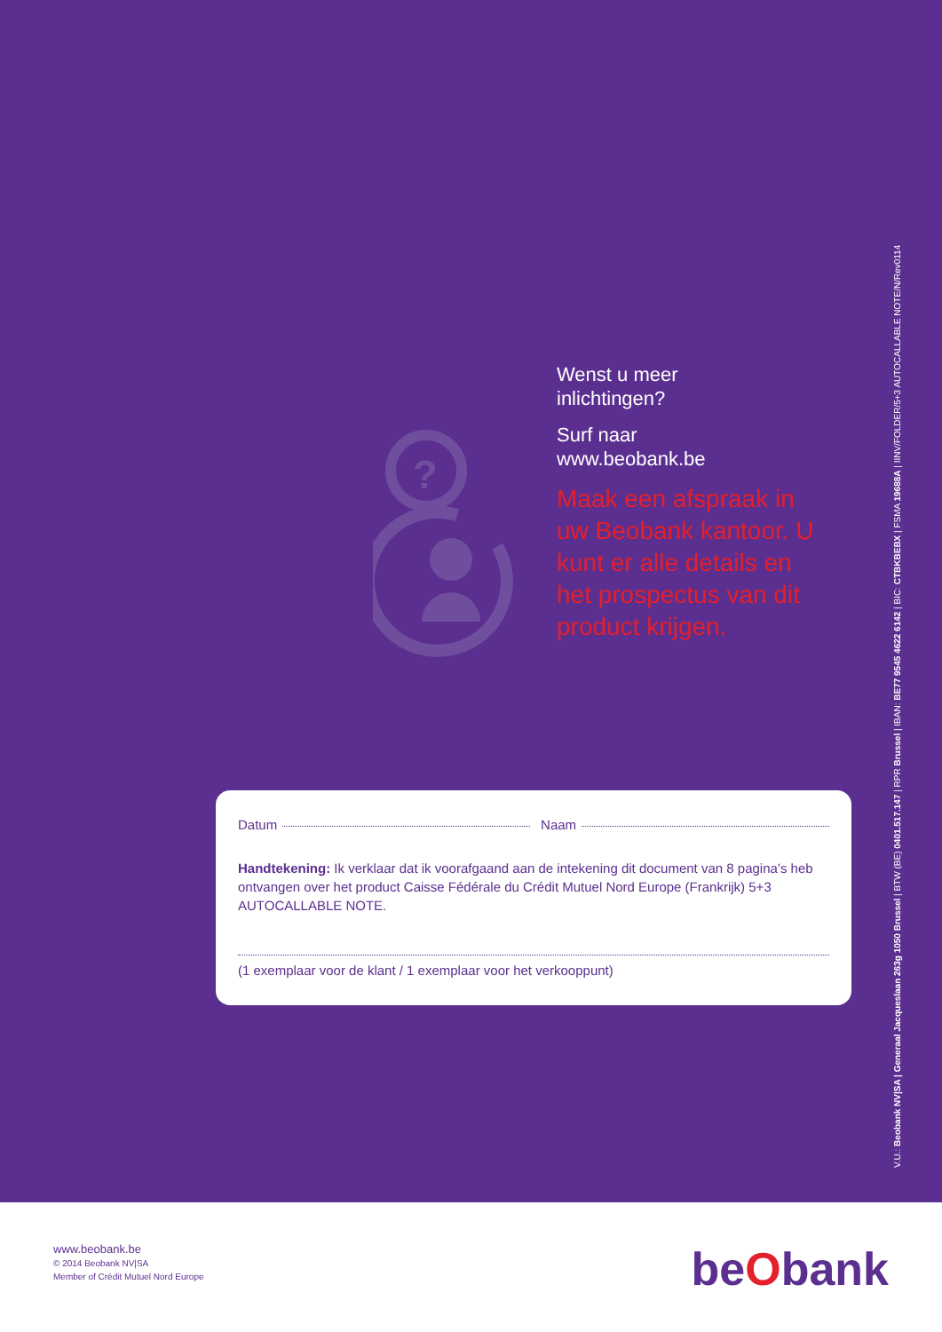?
Wenst u meer
inlichtingen?
Surf naar
www.beobank.be
Maak een afspraak in uw Beobank kantoor. U kunt er alle details en het prospectus van dit product krijgen.
Datum Naam
Handtekening: Ik verklaar dat ik voorafgaand aan de intekening dit document van 8 pagina’s heb ontvangen over het product Caisse Fédérale du Crédit Mutuel Nord Europe (Frankrijk) 5+3 AUTOCALLABLE NOTE.
(1 exemplaar voor de klant / 1 exemplaar voor het verkooppunt)
V.U.: Beobank NV|SA | Generaal Jacqueslaan 263g 1050 Brussel | BTW (BE) 0401.517.147 | RPR Brussel | IBAN: BE77 9545 4622 6142 | BIC: CTBKBEBX | FSMA 19688A | IINV/FOLDER/5+3 AUTOCALLABLE NOTE/N/Rev0114
www.beobank.be
© 2014 Beobank NV|SA
Member of Crédit Mutuel Nord Europe
beObank